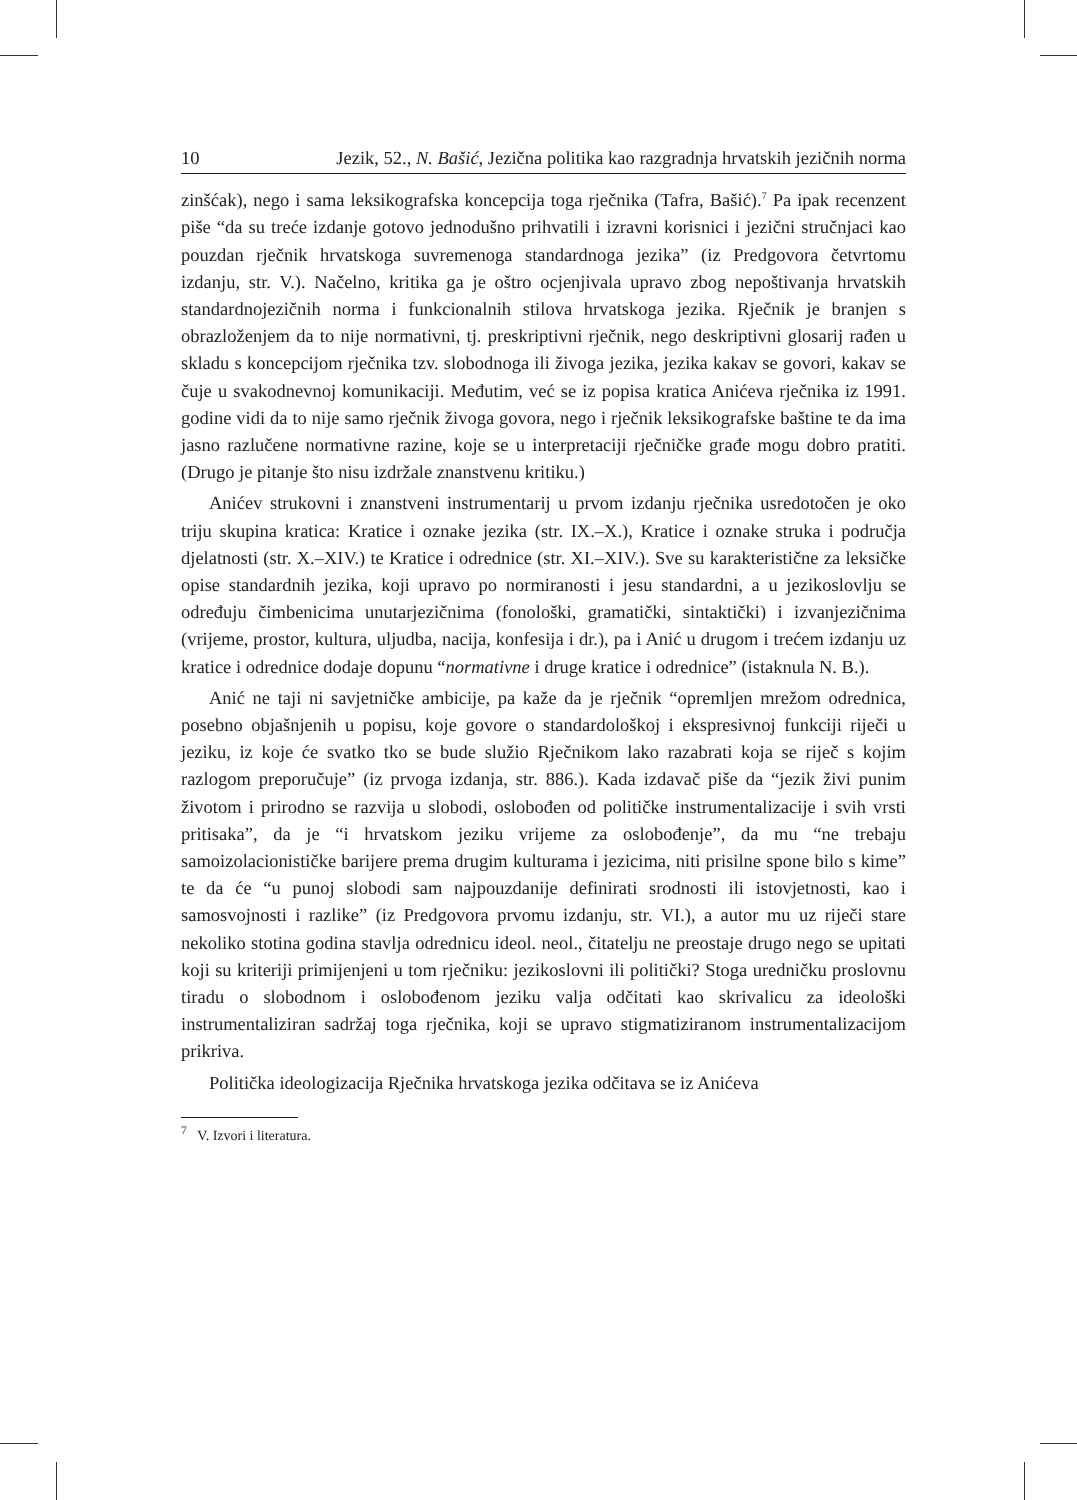10 Jezik, 52., N. Bašić, Jezična politika kao razgradnja hrvatskih jezičnih norma
zinšćak), nego i sama leksikografska koncepcija toga rječnika (Tafra, Bašić).<sup>7</sup> Pa ipak recenzent piše “da su treće izdanje gotovo jednodušno prihvatili i izravni korisnici i jezični stručnjaci kao pouzdan rječnik hrvatskoga suvremenoga standardnoga jezika” (iz Predgovora četvrtomu izdanju, str. V.). Načelno, kritika ga je oštro ocjenjivala upravo zbog nepoštivanja hrvatskih standardnojezičnih norma i funkcionalnih stilova hrvatskoga jezika. Rječnik je branjen s obrazloženjem da to nije normativni, tj. preskriptivni rječnik, nego deskriptivni glosarij rađen u skladu s koncepcijom rječnika tzv. slobodnoga ili živoga jezika, jezika kakav se govori, kakav se čuje u svakodnevnoj komunikaciji. Međutim, već se iz popisa kratica Anićeva rječnika iz 1991. godine vidi da to nije samo rječnik živoga govora, nego i rječnik leksikografske baštine te da ima jasno razlučene normativne razine, koje se u interpretaciji rječničke građe mogu dobro pratiti. (Drugo je pitanje što nisu izdržale znanstvenu kritiku.)
Anićev strukovni i znanstveni instrumentarij u prvom izdanju rječnika usredotočen je oko triju skupina kratica: Kratice i oznake jezika (str. IX.–X.), Kratice i oznake struka i područja djelatnosti (str. X.–XIV.) te Kratice i odrednice (str. XI.–XIV.). Sve su karakteristične za leksičke opise standardnih jezika, koji upravo po normiranosti i jesu standardni, a u jezikoslovlju se određuju čimbenicima unutarjezičnima (fonološki, gramatički, sintaktički) i izvanjezičnima (vrijeme, prostor, kultura, uljudba, nacija, konfesija i dr.), pa i Anić u drugom i trećem izdanju uz kratice i odrednice dodaje dopunu “normativne i druge kratice i odrednice” (istaknula N. B.).
Anić ne taji ni savjetničke ambicije, pa kaže da je rječnik “opremljen mrežom odrednica, posebno objašnjenih u popisu, koje govore o standardološkoj i ekspresivnoj funkciji riječi u jeziku, iz koje će svatko tko se bude služio Rječnikom lako razabrati koja se riječ s kojim razlogom preporučuje” (iz prvoga izdanja, str. 886.). Kada izdavač piše da “jezik živi punim životom i prirodno se razvija u slobodi, oslobođen od političke instrumentalizacije i svih vrsti pritisaka”, da je “i hrvatskom jeziku vrijeme za oslobođenje”, da mu “ne trebaju samoizolacionističke barijere prema drugim kulturama i jezicima, niti prisilne spone bilo s kime” te da će “u punoj slobodi sam najpouzdanije definirati srodnosti ili istovjetnosti, kao i samosvojnosti i razlike” (iz Predgovora prvomu izdanju, str. VI.), a autor mu uz riječi stare nekoliko stotina godina stavlja odrednicu ideol. neol., čitatelju ne preostaje drugo nego se upitati koji su kriteriji primijenjeni u tom rječniku: jezikoslovni ili politički? Stoga uredničku proslovnu tiradu o slobodnom i oslobođenom jeziku valja odčitati kao skrivalicu za ideološki instrumentaliziran sadržaj toga rječnika, koji se upravo stigmatiziranom instrumentalizacijom prikriva.
Politička ideologizacija Rječnika hrvatskoga jezika odčitava se iz Anićeva
<sup>7</sup> V. Izvori i literatura.